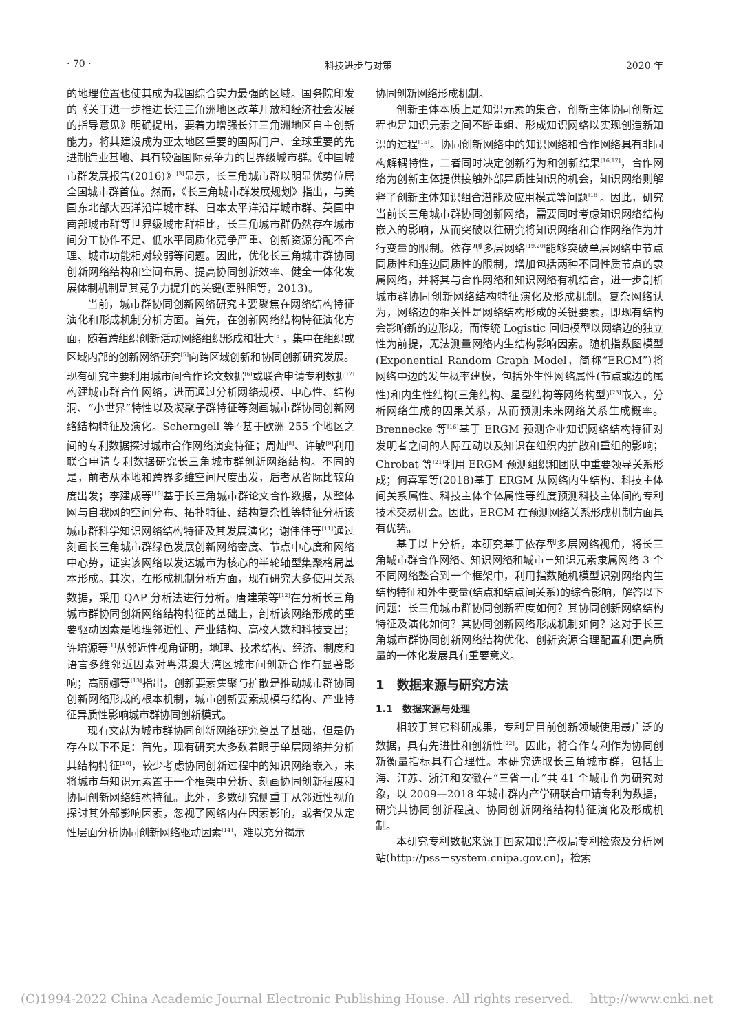· 70 · 科技进步与对策 2020 年
的地理位置也使其成为我国综合实力最强的区域。国务院印发的《关于进一步推进长江三角洲地区改革开放和经济社会发展的指导意见》明确提出，要着力增强长江三角洲地区自主创新能力，将其建设成为亚太地区重要的国际门户、全球重要的先进制造业基地、具有较强国际竞争力的世界级城市群。《中国城市群发展报告(2016)》<sup>[3]</sup>显示，长三角城市群以明显优势位居全国城市群首位。然而，《长三角城市群发展规划》指出，与美国东北部大西洋沿岸城市群、日本太平洋沿岸城市群、英国中南部城市群等世界级城市群相比，长三角城市群仍然存在城市间分工协作不足、低水平同质化竞争严重、创新资源分配不合理、城市功能相对较弱等问题。因此，优化长三角城市群协同创新网络结构和空间布局、提高协同创新效率、健全一体化发展体制机制是其竞争力提升的关键(辜胜阻等，2013)。
当前，城市群协同创新网络研究主要聚焦在网络结构特征演化和形成机制分析方面。首先，在创新网络结构特征演化方面，随着跨组织创新活动网络组织形成和壮大<sup>[5]</sup>，集中在组织或区域内部的创新网络研究<sup>[5]</sup>向跨区域创新和协同创新研究发展。现有研究主要利用城市间合作论文数据<sup>[6]</sup>或联合申请专利数据<sup>[7]</sup>构建城市群合作网络，进而通过分析网络规模、中心性、结构洞、“小世界”特性以及凝聚子群特征等刻画城市群协同创新网络结构特征及演化。Scherngell 等<sup>[7]</sup>基于欧洲 255 个地区之间的专利数据探讨城市合作网络演变特征；周灿<sup>[8]</sup>、许敏<sup>[9]</sup>利用联合申请专利数据研究长三角城市群创新网络结构。不同的是，前者从本地和跨界多维空间尺度出发，后者从省际比较角度出发；李建成等<sup>[10]</sup>基于长三角城市群论文合作数据，从整体网与自我网的空间分布、拓扑特征、结构复杂性等特征分析该城市群科学知识网络结构特征及其发展演化；谢伟伟等<sup>[11]</sup>通过刻画长三角城市群绿色发展创新网络密度、节点中心度和网络中心势，证实该网络以发达城市为核心的半轮轴型集聚格局基本形成。其次，在形成机制分析方面，现有研究大多使用关系数据，采用 QAP 分析法进行分析。唐建荣等<sup>[12]</sup>在分析长三角城市群协同创新网络结构特征的基础上，剖析该网络形成的重要驱动因素是地理邻近性、产业结构、高校人数和科技支出；许培源等<sup>[1]</sup>从邻近性视角证明，地理、技术结构、经济、制度和语言多维邻近因素对粤港澳大湾区城市间创新合作有显著影响；高丽娜等<sup>[13]</sup>指出，创新要素集聚与扩散是推动城市群协同创新网络形成的根本机制，城市创新要素规模与结构、产业特征异质性影响城市群协同创新模式。
现有文献为城市群协同创新网络研究奠基了基础，但是仍存在以下不足：首先，现有研究大多数着眼于单层网络并分析其结构特征<sup>[10]</sup>，较少考虑协同创新过程中的知识网络嵌入，未将城市与知识元素置于一个框架中分析、刻画协同创新程度和协同创新网络结构特征。此外，多数研究侧重于从邻近性视角探讨其外部影响因素，忽视了网络内在因素影响，或者仅从定性层面分析协同创新网络驱动因素<sup>[14]</sup>，难以充分揭示
协同创新网络形成机制。
创新主体本质上是知识元素的集合，创新主体协同创新过程也是知识元素之间不断重组、形成知识网络以实现创造新知识的过程<sup>[15]</sup>。协同创新网络中的知识网络和合作网络具有非同构解耦特性，二者同时决定创新行为和创新结果<sup>[16,17]</sup>，合作网络为创新主体提供接触外部异质性知识的机会，知识网络则解释了创新主体知识组合潜能及应用模式等问题<sup>[18]</sup>。因此，研究当前长三角城市群协同创新网络，需要同时考虑知识网络结构嵌入的影响，从而突破以往研究将知识网络和合作网络作为并行变量的限制。依存型多层网络<sup>[19,20]</sup>能够突破单层网络中节点同质性和连边同质性的限制，增加包括两种不同性质节点的隶属网络，并将其与合作网络和知识网络有机结合，进一步剖析城市群协同创新网络结构特征演化及形成机制。复杂网络认为，网络边的相关性是网络结构形成的关键要素，即现有结构会影响新的边形成，而传统 Logistic 回归模型以网络边的独立性为前提，无法测量网络内生结构影响因素。随机指数图模型(Exponential Random Graph Model，简称“ERGM”)将网络中边的发生概率建模，包括外生性网络属性(节点或边的属性)和内生性结构(三角结构、星型结构等网络构型)<sup>[23]</sup>嵌入，分析网络生成的因果关系，从而预测未来网络关系生成概率。Brennecke 等<sup>[16]</sup>基于 ERGM 预测企业知识网络结构特征对发明者之间的人际互动以及知识在组织内扩散和重组的影响；Chrobat 等<sup>[21]</sup>利用 ERGM 预测组织和团队中重要领导关系形成；何喜军等(2018)基于 ERGM 从网络内生结构、科技主体间关系属性、科技主体个体属性等维度预测科技主体间的专利技术交易机会。因此，ERGM 在预测网络关系形成机制方面具有优势。
基于以上分析，本研究基于依存型多层网络视角，将长三角城市群合作网络、知识网络和城市－知识元素隶属网络 3 个不同网络整合到一个框架中，利用指数随机模型识别网络内生结构特征和外生变量(结点和结点间关系)的综合影响，解答以下问题：长三角城市群协同创新程度如何？其协同创新网络结构特征及演化如何？其协同创新网络形成机制如何？这对于长三角城市群协同创新网络结构优化、创新资源合理配置和更高质量的一体化发展具有重要意义。
1　数据来源与研究方法
1.1　数据来源与处理
相较于其它科研成果，专利是目前创新领域使用最广泛的数据，具有先进性和创新性<sup>[22]</sup>。因此，将合作专利作为协同创新衡量指标具有合理性。本研究选取长三角城市群，包括上海、江苏、浙江和安徽在“三省一市”共 41 个城市作为研究对象，以 2009—2018 年城市群内产学研联合申请专利为数据，研究其协同创新程度、协同创新网络结构特征演化及形成机制。
本研究专利数据来源于国家知识产权局专利检索及分析网站(http://pss－system.cnipa.gov.cn)，检索
(C)1994-2022 China Academic Journal Electronic Publishing House. All rights reserved.　 http://www.cnki.net